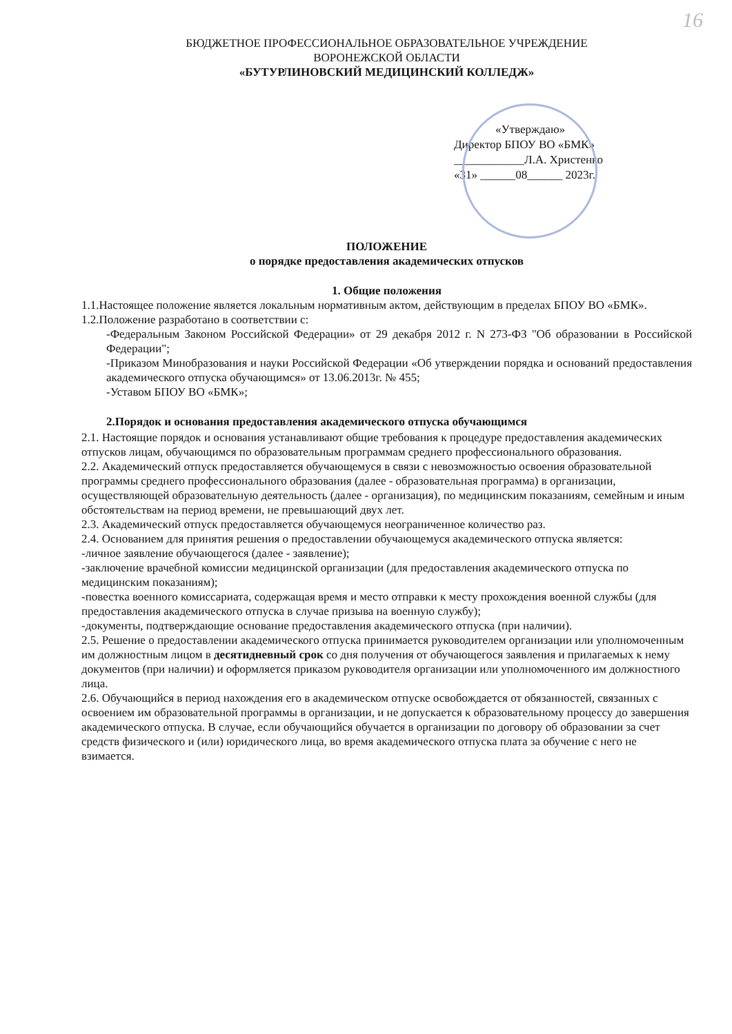16
БЮДЖЕТНОЕ ПРОФЕССИОНАЛЬНОЕ ОБРАЗОВАТЕЛЬНОЕ УЧРЕЖДЕНИЕ
ВОРОНЕЖСКОЙ ОБЛАСТИ
«БУТУРЛИНОВСКИЙ МЕДИЦИНСКИЙ КОЛЛЕДЖ»
«Утверждаю»
Директор БПОУ ВО «БМК»
____________Л.А. Христенко
«31» ______08______ 2023г.
ПОЛОЖЕНИЕ
о порядке предоставления академических отпусков
1. Общие положения
1.1.Настоящее положение является локальным нормативным актом, действующим в пределах БПОУ ВО «БМК».
1.2.Положение разработано в соответствии с:
-Федеральным Законом Российской Федерации» от 29 декабря 2012 г. N 273-ФЗ "Об образовании в Российской Федерации";
-Приказом Минобразования и науки Российской Федерации «Об утверждении порядка и оснований предоставления академического отпуска обучающимся» от 13.06.2013г. № 455;
-Уставом БПОУ ВО «БМК»;
2.Порядок и основания предоставления академического отпуска обучающимся
2.1. Настоящие порядок и основания устанавливают общие требования к процедуре предоставления академических отпусков лицам, обучающимся по образовательным программам среднего профессионального образования.
2.2. Академический отпуск предоставляется обучающемуся в связи с невозможностью освоения образовательной программы среднего профессионального образования (далее - образовательная программа) в организации, осуществляющей образовательную деятельность (далее - организация), по медицинским показаниям, семейным и иным обстоятельствам на период времени, не превышающий двух лет.
2.3. Академический отпуск предоставляется обучающемуся неограниченное количество раз.
2.4. Основанием для принятия решения о предоставлении обучающемуся академического отпуска является:
-личное заявление обучающегося (далее - заявление);
-заключение врачебной комиссии медицинской организации (для предоставления академического отпуска по медицинским показаниям);
-повестка военного комиссариата, содержащая время и место отправки к месту прохождения военной службы (для предоставления академического отпуска в случае призыва на военную службу);
-документы, подтверждающие основание предоставления академического отпуска (при наличии).
2.5. Решение о предоставлении академического отпуска принимается руководителем организации или уполномоченным им должностным лицом в десятидневный срок со дня получения от обучающегося заявления и прилагаемых к нему документов (при наличии) и оформляется приказом руководителя организации или уполномоченного им должностного лица.
2.6. Обучающийся в период нахождения его в академическом отпуске освобождается от обязанностей, связанных с освоением им образовательной программы в организации, и не допускается к образовательному процессу до завершения академического отпуска. В случае, если обучающийся обучается в организации по договору об образовании за счет средств физического и (или) юридического лица, во время академического отпуска плата за обучение с него не взимается.